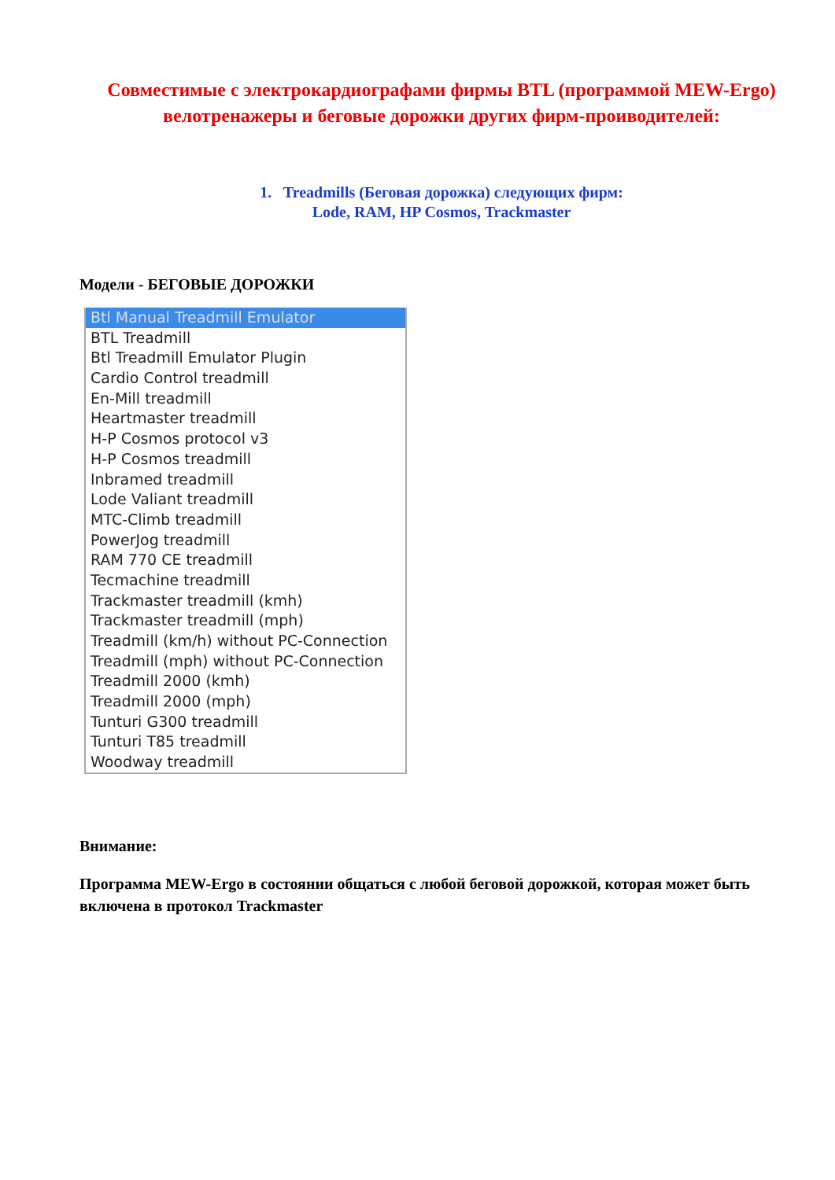Совместимые с электрокардиографами фирмы BTL (программой MEW-Ergo) велотренажеры и беговые дорожки других фирм-проиводителей:
1. Treadmills (Беговая дорожка) следующих фирм:
Lode, RAM, HP Cosmos, Trackmaster
Модели - БЕГОВЫЕ ДОРОЖКИ
Btl Manual Treadmill Emulator
BTL Treadmill
Btl Treadmill Emulator Plugin
Cardio Control treadmill
En-Mill treadmill
Heartmaster treadmill
H-P Cosmos protocol v3
H-P Cosmos treadmill
Inbramed treadmill
Lode Valiant treadmill
MTC-Climb treadmill
PowerJog treadmill
RAM 770 CE treadmill
Tecmachine treadmill
Trackmaster treadmill (kmh)
Trackmaster treadmill (mph)
Treadmill (km/h) without PC-Connection
Treadmill (mph) without PC-Connection
Treadmill 2000 (kmh)
Treadmill 2000 (mph)
Tunturi G300 treadmill
Tunturi T85 treadmill
Woodway treadmill
Внимание:
Программа MEW-Ergo в состоянии общаться с любой беговой дорожкой, которая может быть включена в протокол Trackmaster